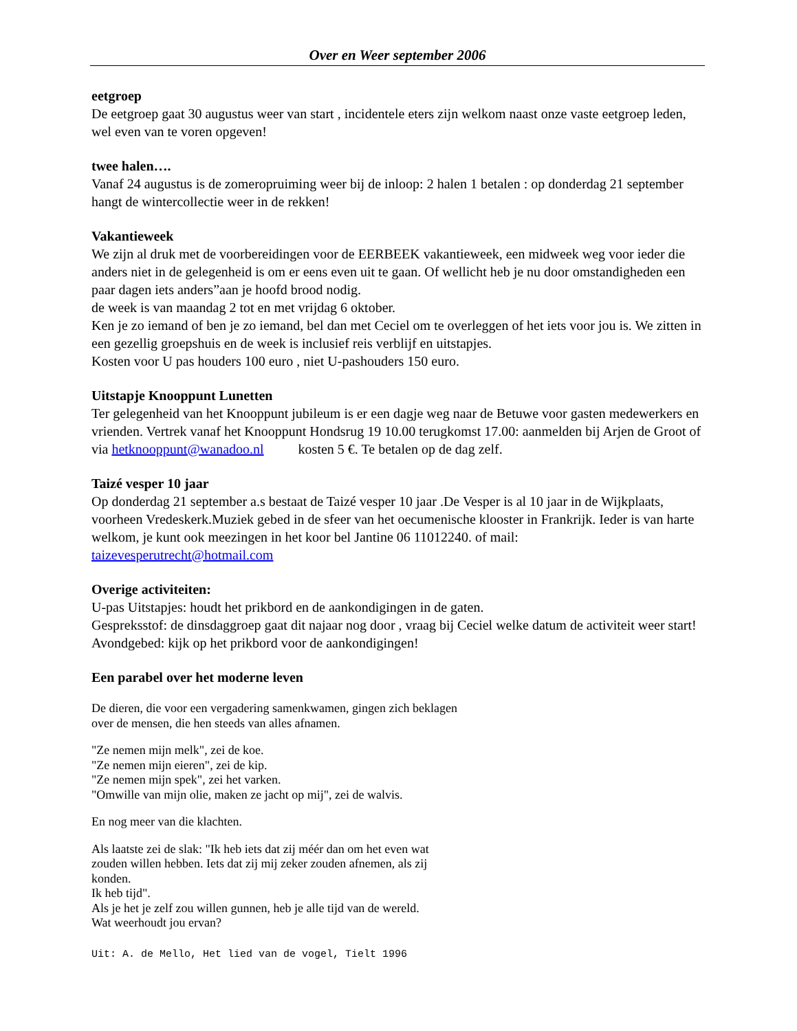Over en Weer september 2006
eetgroep
De eetgroep gaat 30 augustus weer van start , incidentele eters zijn welkom naast onze vaste eetgroep leden, wel even van te voren opgeven!
twee halen….
Vanaf 24 augustus is de zomeropruiming weer bij de inloop: 2 halen 1 betalen : op donderdag 21 september hangt de wintercollectie weer in de rekken!
Vakantieweek
We zijn al druk met de voorbereidingen voor de EERBEEK vakantieweek, een midweek weg voor ieder die anders niet in de gelegenheid is om er eens even uit te gaan. Of wellicht heb je nu door omstandigheden een paar dagen iets anders”aan je hoofd brood nodig.
de week is van maandag 2 tot en met vrijdag 6 oktober.
Ken je zo iemand of ben je zo iemand, bel dan met Ceciel om te overleggen of het iets voor jou is. We zitten in een gezellig groepshuis en de week is inclusief reis verblijf en uitstapjes.
Kosten voor U pas houders 100 euro , niet U-pashouders 150 euro.
Uitstapje Knooppunt Lunetten
Ter gelegenheid van het Knooppunt jubileum is er een dagje weg naar de Betuwe voor gasten medewerkers en vrienden. Vertrek vanaf het Knooppunt Hondsrug 19 10.00 terugkomst 17.00: aanmelden bij Arjen de Groot of via hetknooppunt@wanadoo.nl kosten 5 €. Te betalen op de dag zelf.
Taizé vesper 10 jaar
Op donderdag 21 september a.s bestaat de Taizé vesper 10 jaar .De Vesper is al 10 jaar in de Wijkplaats, voorheen Vredeskerk.Muziek gebed in de sfeer van het oecumenische klooster in Frankrijk. Ieder is van harte welkom, je kunt ook meezingen in het koor bel Jantine 06 11012240. of mail: taizevesperutrecht@hotmail.com
Overige activiteiten:
U-pas Uitstapjes: houdt het prikbord en de aankondigingen in de gaten.
Gespreksstof: de dinsdaggroep gaat dit najaar nog door , vraag bij Ceciel welke datum de activiteit weer start!
Avondgebed: kijk op het prikbord voor de aankondigingen!
Een parabel over het moderne leven
De dieren, die voor een vergadering samenkwamen, gingen zich beklagen
over de mensen, die hen steeds van alles afnamen.
"Ze nemen mijn melk", zei de koe.
"Ze nemen mijn eieren", zei de kip.
"Ze nemen mijn spek", zei het varken.
"Omwille van mijn olie, maken ze jacht op mij", zei de walvis.
En nog meer van die klachten.
Als laatste zei de slak: "Ik heb iets dat zij méér dan om het even wat
zouden willen hebben. Iets dat zij mij zeker zouden afnemen, als zij
konden.
Ik heb tijd".
Als je het je zelf zou willen gunnen, heb je alle tijd van de wereld.
Wat weerhoudt jou ervan?
Uit: A. de Mello, Het lied van de vogel, Tielt 1996